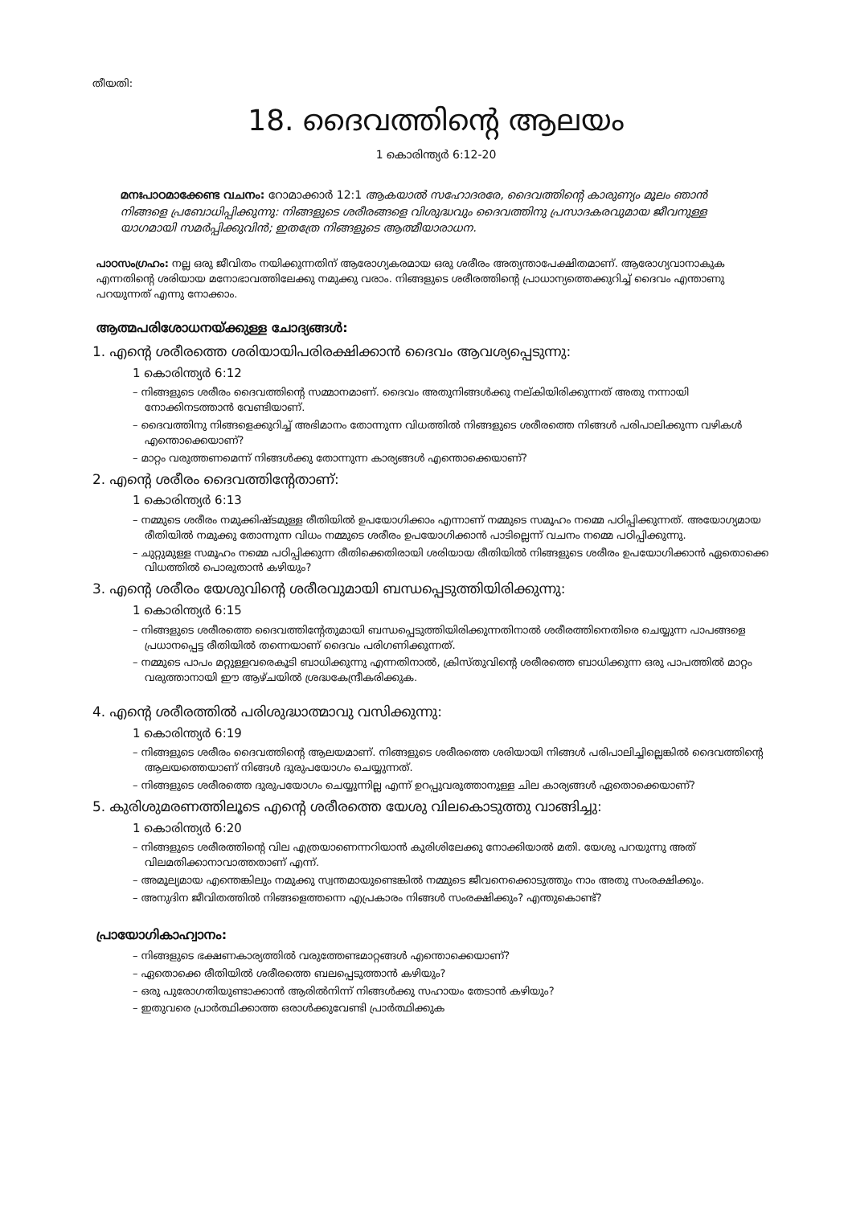തീയതി:
18. ദൈവത്തിന്റെ ആലയം
1 കൊരിന്ത്യർ 6:12-20
മനഃപാഠമാക്കേണ്ട വചനം: റോമാക്കാർ 12:1 ആകയാൽ സഹോദരരേ, ദൈവത്തിന്റെ കാരുണ്യം മൂലം ഞാൻ നിങ്ങളെ പ്രബോധിപ്പിക്കുന്നു: നിങ്ങളുടെ ശരീരങ്ങളെ വിശുദ്ധവും ദൈവത്തിനു പ്രസാദകരവുമായ ജീവനുള്ള യാഗമായി സമർപ്പിക്കുവിൻ; ഇതത്രേ നിങ്ങളുടെ ആത്മീയാരാധന.
പാഠസംഗ്രഹം: നല്ല ഒരു ജീവിതം നയിക്കുന്നതിന് ആരോഗ്യകരമായ ഒരു ശരീരം അത്യന്താപേക്ഷിതമാണ്. ആരോഗ്യവാനാകുക എന്നതിന്റെ ശരിയായ മനോഭാവത്തിലേക്കു നമുക്കു വരാം. നിങ്ങളുടെ ശരീരത്തിന്റെ പ്രാധാന്യത്തെക്കുറിച്ച് ദൈവം എന്താണു പറയുന്നത് എന്നു നോക്കാം.
ആത്മപരിശോധനയ്ക്കുള്ള ചോദ്യങ്ങൾ:
1. എന്റെ ശരീരത്തെ ശരിയായിപരിരക്ഷിക്കാൻ ദൈവം ആവശ്യപ്പെടുന്നു:
1 കൊരിന്ത്യർ 6:12
– നിങ്ങളുടെ ശരീരം ദൈവത്തിന്റെ സമ്മാനമാണ്. ദൈവം അതുനിങ്ങൾക്കു നല്കിയിരിക്കുന്നത് അതു നന്നായി നോക്കിനടത്താൻ വേണ്ടിയാണ്.
– ദൈവത്തിനു നിങ്ങളെക്കുറിച്ച് അഭിമാനം തോന്നുന്ന വിധത്തിൽ നിങ്ങളുടെ ശരീരത്തെ നിങ്ങൾ പരിപാലിക്കുന്ന വഴികൾ എന്തൊക്കെയാണ്?
– മാറ്റം വരുത്തണമെന്ന് നിങ്ങൾക്കു തോന്നുന്ന കാര്യങ്ങൾ എന്തൊക്കെയാണ്?
2. എന്റെ ശരീരം ദൈവത്തിന്റേതാണ്:
1 കൊരിന്ത്യർ 6:13
– നമ്മുടെ ശരീരം നമുക്കിഷ്ടമുള്ള രീതിയിൽ ഉപയോഗിക്കാം എന്നാണ് നമ്മുടെ സമൂഹം നമ്മെ പഠിപ്പിക്കുന്നത്. അയോഗ്യമായ രീതിയിൽ നമുക്കു തോന്നുന്ന വിധം നമ്മുടെ ശരീരം ഉപയോഗിക്കാൻ പാടില്ലെന്ന് വചനം നമ്മെ പഠിപ്പിക്കുന്നു.
– ചുറ്റുമുള്ള സമൂഹം നമ്മെ പഠിപ്പിക്കുന്ന രീതിക്കെതിരായി ശരിയായ രീതിയിൽ നിങ്ങളുടെ ശരീരം ഉപയോഗിക്കാൻ ഏതൊക്കെ വിധത്തിൽ പൊരുതാൻ കഴിയും?
3. എന്റെ ശരീരം യേശുവിന്റെ ശരീരവുമായി ബന്ധപ്പെടുത്തിയിരിക്കുന്നു:
1 കൊരിന്ത്യർ 6:15
– നിങ്ങളുടെ ശരീരത്തെ ദൈവത്തിന്റേതുമായി ബന്ധപ്പെടുത്തിയിരിക്കുന്നതിനാൽ ശരീരത്തിനെതിരെ ചെയ്യുന്ന പാപങ്ങളെ പ്രധാനപ്പെട്ട രീതിയിൽ തന്നെയാണ് ദൈവം പരിഗണിക്കുന്നത്.
– നമ്മുടെ പാപം മറ്റുള്ളവരെകൂടി ബാധിക്കുന്നു എന്നതിനാൽ, ക്രിസ്തുവിന്റെ ശരീരത്തെ ബാധിക്കുന്ന ഒരു പാപത്തിൽ മാറ്റം വരുത്താനായി ഈ ആഴ്ചയിൽ ശ്രദ്ധകേന്ദ്രീകരിക്കുക.
4. എന്റെ ശരീരത്തിൽ പരിശുദ്ധാത്മാവു വസിക്കുന്നു:
1 കൊരിന്ത്യർ 6:19
– നിങ്ങളുടെ ശരീരം ദൈവത്തിന്റെ ആലയമാണ്. നിങ്ങളുടെ ശരീരത്തെ ശരിയായി നിങ്ങൾ പരിപാലിച്ചില്ലെങ്കിൽ ദൈവത്തിന്റെ ആലയത്തെയാണ് നിങ്ങൾ ദുരുപയോഗം ചെയ്യുന്നത്.
– നിങ്ങളുടെ ശരീരത്തെ ദുരുപയോഗം ചെയ്യുന്നില്ല എന്ന് ഉറപ്പുവരുത്താനുള്ള ചില കാര്യങ്ങൾ ഏതൊക്കെയാണ്?
5. കുരിശുമരണത്തിലൂടെ എന്റെ ശരീരത്തെ യേശു വിലകൊടുത്തു വാങ്ങിച്ചു:
1 കൊരിന്ത്യർ 6:20
– നിങ്ങളുടെ ശരീരത്തിന്റെ വില എത്രയാണെന്നറിയാൻ കുരിശിലേക്കു നോക്കിയാൽ മതി. യേശു പറയുന്നു അത് വിലമതിക്കാനാവാത്തതാണ് എന്ന്.
– അമൂല്യമായ എന്തെങ്കിലും നമുക്കു സ്വന്തമായുണ്ടെങ്കിൽ നമ്മുടെ ജീവനെക്കൊടുത്തും നാം അതു സംരക്ഷിക്കും.
– അനുദിന ജീവിതത്തിൽ നിങ്ങളെത്തന്നെ എപ്രകാരം നിങ്ങൾ സംരക്ഷിക്കും? എന്തുകൊണ്ട്?
പ്രായോഗികാഹ്വാനം:
– നിങ്ങളുടെ ഭക്ഷണകാര്യത്തിൽ വരുത്തേണ്ടമാറ്റങ്ങൾ എന്തൊക്കെയാണ്?
– ഏതൊക്കെ രീതിയിൽ ശരീരത്തെ ബലപ്പെടുത്താൻ കഴിയും?
– ഒരു പുരോഗതിയുണ്ടാക്കാൻ ആരിൽനിന്ന് നിങ്ങൾക്കു സഹായം തേടാൻ കഴിയും?
– ഇതുവരെ പ്രാർത്ഥിക്കാത്ത ഒരാൾക്കുവേണ്ടി പ്രാർത്ഥിക്കുക